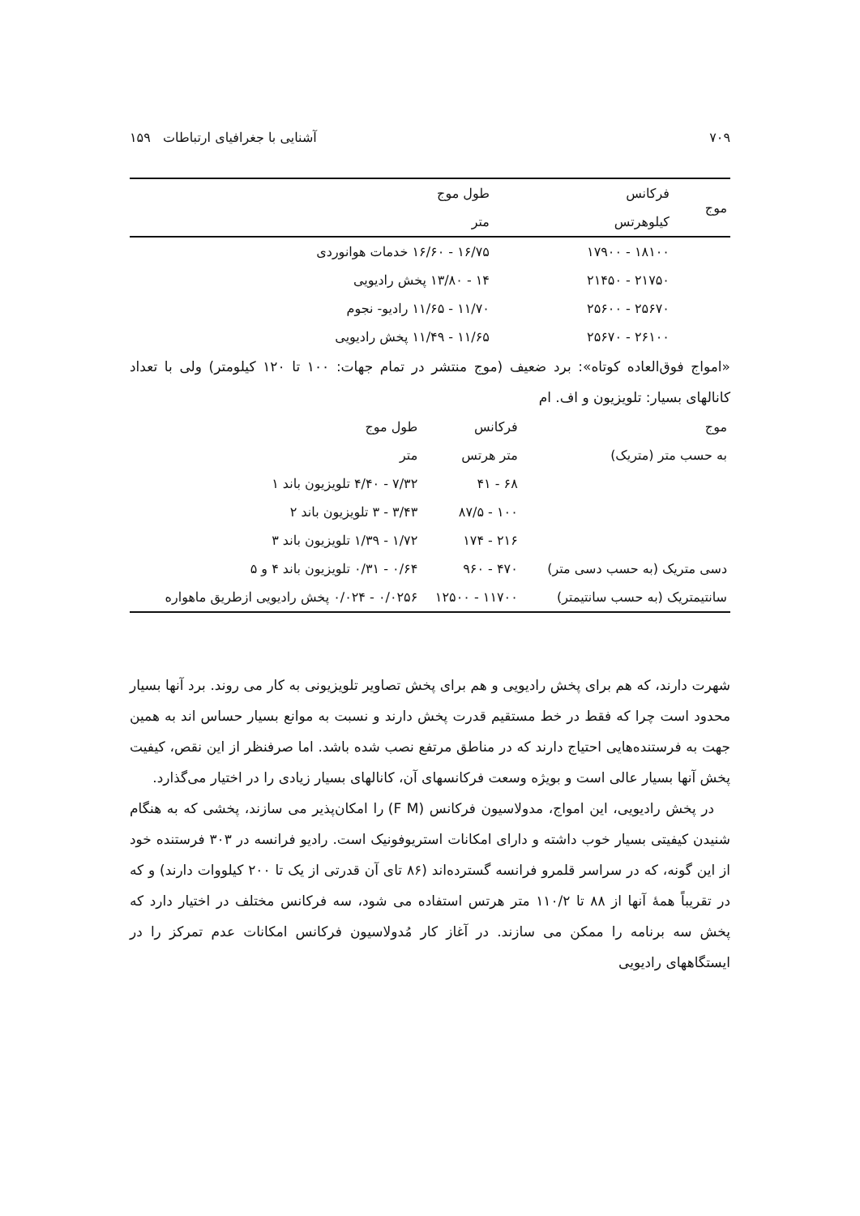۷۰۹ آشنایی با جغرافیای ارتباطات ۱۵۹
| موج | فرکانس | طول موج |
| --- | --- | --- |
| | کیلوهرتس | متر |
| | ۱۸۱۰۰ - ۱۷۹۰۰ | ۱۶/۷۵ - ۱۶/۶۰ خدمات هوانوردی |
| | ۲۱۷۵۰ - ۲۱۴۵۰ | ۱۴ - ۱۳/۸۰ پخش رادیویی |
| | ۲۵۶۷۰ - ۲۵۶۰۰ | ۱۱/۷۰ - ۱۱/۶۵ رادیو- نجوم |
| | ۲۶۱۰۰ - ۲۵۶۷۰ | ۱۱/۶۵ - ۱۱/۴۹ پخش رادیویی |
«امواج فوق‌العاده کوتاه»: برد ضعیف (موج منتشر در تمام جهات: ۱۰۰ تا ۱۲۰ کیلومتر) ولی با تعداد کانالهای بسیار: تلویزیون و اف. ام
| موج | فرکانس | طول موج |
| --- | --- | --- |
| به حسب متر (متریک) | متر هرتس | متر |
| | ۶۸ - ۴۱ | ۷/۳۲ - ۴/۴۰ تلویزیون باند ۱ |
| | ۱۰۰ - ۸۷/۵ | ۳/۴۳ - ۳ تلویزیون باند ۲ |
| | ۲۱۶ - ۱۷۴ | ۱/۷۲ - ۱/۳۹ تلویزیون باند ۳ |
| دسی متریک (به حسب دسی متر) | ۴۷۰ - ۹۶۰ | ۰/۶۴ - ۰/۳۱ تلویزیون باند ۴ و ۵ |
| سانتیمتریک (به حسب سانتیمتر) | ۱۱۷۰۰ - ۱۲۵۰۰ | ۰/۰۲۵۶ - ۰/۰۲۴ پخش رادیویی ازطریق ماهواره |
شهرت دارند، که هم برای پخش رادیویی و هم برای پخش تصاویر تلویزیونی به کار می روند. برد آنها بسیار محدود است چرا که فقط در خط مستقیم قدرت پخش دارند و نسبت به موانع بسیار حساس اند به همین جهت به فرستنده‌هایی احتیاج دارند که در مناطق مرتفع نصب شده باشد. اما صرفنظر از این نقص، کیفیت پخش آنها بسیار عالی است و بویژه وسعت فرکانسهای آن، کانالهای بسیار زیادی را در اختیار می‌گذارد.
در پخش رادیویی، این امواج، مدولاسیون فرکانس (F M) را امکان‌پذیر می سازند، پخشی که به هنگام شنیدن کیفیتی بسیار خوب داشته و دارای امکانات استریوفونیک است. رادیو فرانسه در ۳۰۳ فرستنده خود از این گونه، که در سراسر قلمرو فرانسه گسترده‌اند (۸۶ تای آن قدرتی از یک تا ۲۰۰ کیلووات دارند) و که در تقریباً همهٔ آنها از ۸۸ تا ۱۱۰/۲ متر هرتس استفاده می شود، سه فرکانس مختلف در اختیار دارد که پخش سه برنامه را ممکن می سازند. در آغاز کار مُدولاسیون فرکانس امکانات عدم تمرکز را در ایستگاههای رادیویی